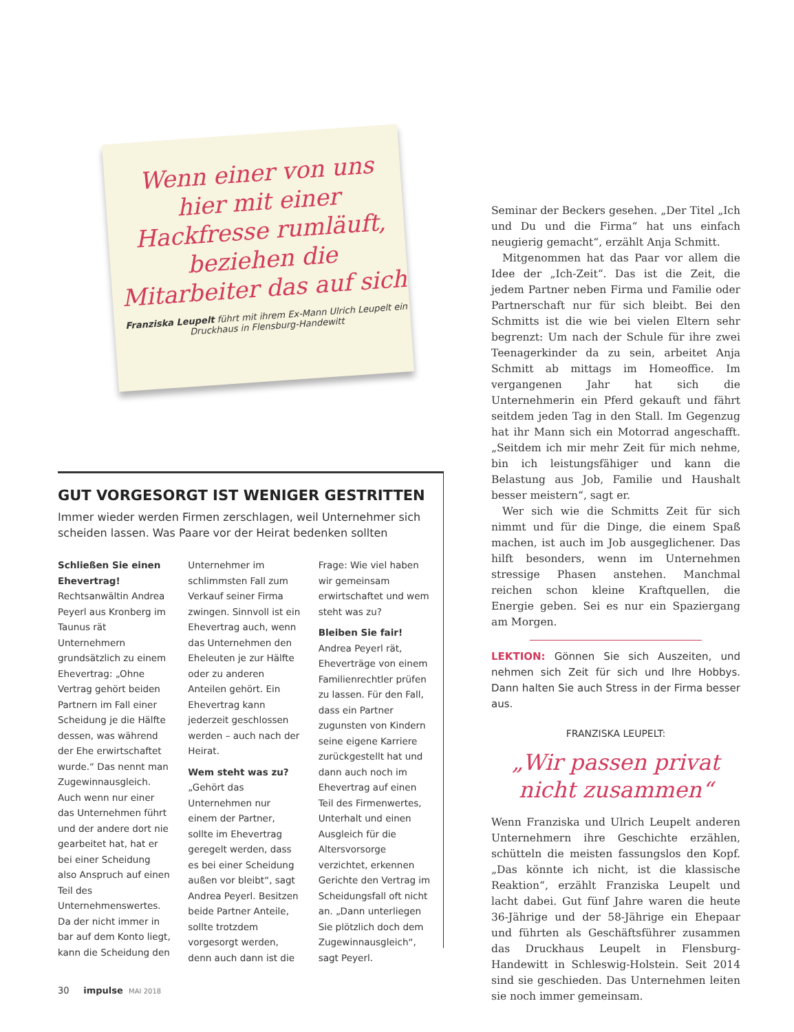Wenn einer von uns hier mit einer Hackfresse rumläuft, beziehen die Mitarbeiter das auf sich
Franziska Leupelt führt mit ihrem Ex-Mann Ulrich Leupelt ein Druckhaus in Flensburg-Handewitt
GUT VORGESORGT IST WENIGER GESTRITTEN
Immer wieder werden Firmen zerschlagen, weil Unternehmer sich scheiden lassen. Was Paare vor der Heirat bedenken sollten
Schließen Sie einen Ehevertrag!
Rechtsanwältin Andrea Peyerl aus Kronberg im Taunus rät Unternehmern grundsätzlich zu einem Ehevertrag: „Ohne Vertrag gehört beiden Partnern im Fall einer Scheidung je die Hälfte dessen, was während der Ehe erwirtschaftet wurde.“ Das nennt man Zugewinnausgleich. Auch wenn nur einer das Unternehmen führt und der andere dort nie gearbeitet hat, hat er bei einer Scheidung also Anspruch auf einen Teil des Unternehmenswertes. Da der nicht immer in bar auf dem Konto liegt, kann die Scheidung den Unternehmer im schlimmsten Fall zum Verkauf seiner Firma zwingen. Sinnvoll ist ein Ehevertrag auch, wenn das Unternehmen den Eheleuten je zur Hälfte oder zu anderen Anteilen gehört. Ein Ehevertrag kann jederzeit geschlossen werden – auch nach der Heirat.
Wem steht was zu?
„Gehört das Unternehmen nur einem der Partner, sollte im Ehevertrag geregelt werden, dass es bei einer Scheidung außen vor bleibt“, sagt Andrea Peyerl. Besitzen beide Partner Anteile, sollte trotzdem vorgesorgt werden, denn auch dann ist die Frage: Wie viel haben wir gemeinsam erwirtschaftet und wem steht was zu?
Bleiben Sie fair!
Andrea Peyerl rät, Eheverträge von einem Familienrechtler prüfen zu lassen. Für den Fall, dass ein Partner zugunsten von Kindern seine eigene Karriere zurückgestellt hat und dann auch noch im Ehevertrag auf einen Teil des Firmenwertes, Unterhalt und einen Ausgleich für die Altersvorsorge verzichtet, erkennen Gerichte den Vertrag im Scheidungsfall oft nicht an. „Dann unterliegen Sie plötzlich doch dem Zugewinnausgleich“, sagt Peyerl.
Seminar der Beckers gesehen. „Der Titel „Ich und Du und die Firma“ hat uns einfach neugierig gemacht“, erzählt Anja Schmitt.
Mitgenommen hat das Paar vor allem die Idee der „Ich-Zeit“. Das ist die Zeit, die jedem Partner neben Firma und Familie oder Partnerschaft nur für sich bleibt. Bei den Schmitts ist die wie bei vielen Eltern sehr begrenzt: Um nach der Schule für ihre zwei Teenagerkinder da zu sein, arbeitet Anja Schmitt ab mittags im Homeoffice. Im vergangenen Jahr hat sich die Unternehmerin ein Pferd gekauft und fährt seitdem jeden Tag in den Stall. Im Gegenzug hat ihr Mann sich ein Motorrad angeschafft. „Seitdem ich mir mehr Zeit für mich nehme, bin ich leistungsfähiger und kann die Belastung aus Job, Familie und Haushalt besser meistern“, sagt er.
Wer sich wie die Schmitts Zeit für sich nimmt und für die Dinge, die einem Spaß machen, ist auch im Job ausgeglichener. Das hilft besonders, wenn im Unternehmen stressige Phasen anstehen. Manchmal reichen schon kleine Kraftquellen, die Energie geben. Sei es nur ein Spaziergang am Morgen.
LEKTION: Gönnen Sie sich Auszeiten, und nehmen sich Zeit für sich und Ihre Hobbys. Dann halten Sie auch Stress in der Firma besser aus.
FRANZISKA LEUPELT:
„Wir passen privat nicht zusammen“
Wenn Franziska und Ulrich Leupelt anderen Unternehmern ihre Geschichte erzählen, schütteln die meisten fassungslos den Kopf. „Das könnte ich nicht, ist die klassische Reaktion“, erzählt Franziska Leupelt und lacht dabei. Gut fünf Jahre waren die heute 36-Jährige und der 58-Jährige ein Ehepaar und führten als Geschäftsführer zusammen das Druckhaus Leupelt in Flensburg-Handewitt in Schleswig-Holstein. Seit 2014 sind sie geschieden. Das Unternehmen leiten sie noch immer gemeinsam.
30 impulse MAI 2018